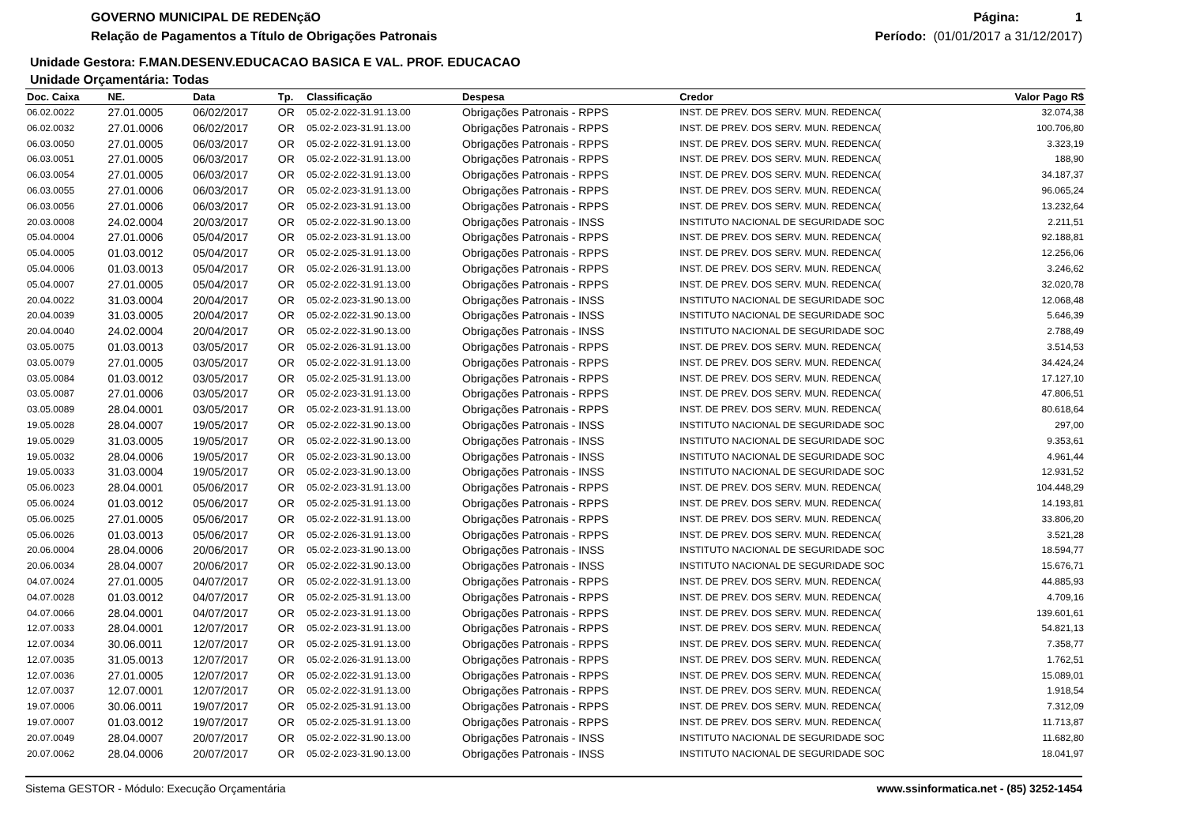GOVERNO MUNICIPAL DE REDENçãO
Relação de Pagamentos a Título de Obrigações Patronais
Página: 1
Período: (01/01/2017 a 31/12/2017)
Unidade Gestora: F.MAN.DESENV.EDUCACAO BASICA E VAL. PROF. EDUCACAO
Unidade Orçamentária: Todas
| Doc. Caixa | NE. | Data | Tp. | Classificação | Despesa | Credor | Valor Pago R$ |
| --- | --- | --- | --- | --- | --- | --- | --- |
| 06.02.0022 | 27.01.0005 | 06/02/2017 | OR | 05.02-2.022-31.91.13.00 | Obrigações Patronais - RPPS | INST. DE PREV. DOS SERV. MUN. REDENCA( | 32.074,38 |
| 06.02.0032 | 27.01.0006 | 06/02/2017 | OR | 05.02-2.023-31.91.13.00 | Obrigações Patronais - RPPS | INST. DE PREV. DOS SERV. MUN. REDENCA( | 100.706,80 |
| 06.03.0050 | 27.01.0005 | 06/03/2017 | OR | 05.02-2.022-31.91.13.00 | Obrigações Patronais - RPPS | INST. DE PREV. DOS SERV. MUN. REDENCA( | 3.323,19 |
| 06.03.0051 | 27.01.0005 | 06/03/2017 | OR | 05.02-2.022-31.91.13.00 | Obrigações Patronais - RPPS | INST. DE PREV. DOS SERV. MUN. REDENCA( | 188,90 |
| 06.03.0054 | 27.01.0005 | 06/03/2017 | OR | 05.02-2.022-31.91.13.00 | Obrigações Patronais - RPPS | INST. DE PREV. DOS SERV. MUN. REDENCA( | 34.187,37 |
| 06.03.0055 | 27.01.0006 | 06/03/2017 | OR | 05.02-2.023-31.91.13.00 | Obrigações Patronais - RPPS | INST. DE PREV. DOS SERV. MUN. REDENCA( | 96.065,24 |
| 06.03.0056 | 27.01.0006 | 06/03/2017 | OR | 05.02-2.023-31.91.13.00 | Obrigações Patronais - RPPS | INST. DE PREV. DOS SERV. MUN. REDENCA( | 13.232,64 |
| 20.03.0008 | 24.02.0004 | 20/03/2017 | OR | 05.02-2.022-31.90.13.00 | Obrigações Patronais - INSS | INSTITUTO NACIONAL DE SEGURIDADE SOC | 2.211,51 |
| 05.04.0004 | 27.01.0006 | 05/04/2017 | OR | 05.02-2.023-31.91.13.00 | Obrigações Patronais - RPPS | INST. DE PREV. DOS SERV. MUN. REDENCA( | 92.188,81 |
| 05.04.0005 | 01.03.0012 | 05/04/2017 | OR | 05.02-2.025-31.91.13.00 | Obrigações Patronais - RPPS | INST. DE PREV. DOS SERV. MUN. REDENCA( | 12.256,06 |
| 05.04.0006 | 01.03.0013 | 05/04/2017 | OR | 05.02-2.026-31.91.13.00 | Obrigações Patronais - RPPS | INST. DE PREV. DOS SERV. MUN. REDENCA( | 3.246,62 |
| 05.04.0007 | 27.01.0005 | 05/04/2017 | OR | 05.02-2.022-31.91.13.00 | Obrigações Patronais - RPPS | INST. DE PREV. DOS SERV. MUN. REDENCA( | 32.020,78 |
| 20.04.0022 | 31.03.0004 | 20/04/2017 | OR | 05.02-2.023-31.90.13.00 | Obrigações Patronais - INSS | INSTITUTO NACIONAL DE SEGURIDADE SOC | 12.068,48 |
| 20.04.0039 | 31.03.0005 | 20/04/2017 | OR | 05.02-2.022-31.90.13.00 | Obrigações Patronais - INSS | INSTITUTO NACIONAL DE SEGURIDADE SOC | 5.646,39 |
| 20.04.0040 | 24.02.0004 | 20/04/2017 | OR | 05.02-2.022-31.90.13.00 | Obrigações Patronais - INSS | INSTITUTO NACIONAL DE SEGURIDADE SOC | 2.788,49 |
| 03.05.0075 | 01.03.0013 | 03/05/2017 | OR | 05.02-2.026-31.91.13.00 | Obrigações Patronais - RPPS | INST. DE PREV. DOS SERV. MUN. REDENCA( | 3.514,53 |
| 03.05.0079 | 27.01.0005 | 03/05/2017 | OR | 05.02-2.022-31.91.13.00 | Obrigações Patronais - RPPS | INST. DE PREV. DOS SERV. MUN. REDENCA( | 34.424,24 |
| 03.05.0084 | 01.03.0012 | 03/05/2017 | OR | 05.02-2.025-31.91.13.00 | Obrigações Patronais - RPPS | INST. DE PREV. DOS SERV. MUN. REDENCA( | 17.127,10 |
| 03.05.0087 | 27.01.0006 | 03/05/2017 | OR | 05.02-2.023-31.91.13.00 | Obrigações Patronais - RPPS | INST. DE PREV. DOS SERV. MUN. REDENCA( | 47.806,51 |
| 03.05.0089 | 28.04.0001 | 03/05/2017 | OR | 05.02-2.023-31.91.13.00 | Obrigações Patronais - RPPS | INST. DE PREV. DOS SERV. MUN. REDENCA( | 80.618,64 |
| 19.05.0028 | 28.04.0007 | 19/05/2017 | OR | 05.02-2.022-31.90.13.00 | Obrigações Patronais - INSS | INSTITUTO NACIONAL DE SEGURIDADE SOC | 297,00 |
| 19.05.0029 | 31.03.0005 | 19/05/2017 | OR | 05.02-2.022-31.90.13.00 | Obrigações Patronais - INSS | INSTITUTO NACIONAL DE SEGURIDADE SOC | 9.353,61 |
| 19.05.0032 | 28.04.0006 | 19/05/2017 | OR | 05.02-2.023-31.90.13.00 | Obrigações Patronais - INSS | INSTITUTO NACIONAL DE SEGURIDADE SOC | 4.961,44 |
| 19.05.0033 | 31.03.0004 | 19/05/2017 | OR | 05.02-2.023-31.90.13.00 | Obrigações Patronais - INSS | INSTITUTO NACIONAL DE SEGURIDADE SOC | 12.931,52 |
| 05.06.0023 | 28.04.0001 | 05/06/2017 | OR | 05.02-2.023-31.91.13.00 | Obrigações Patronais - RPPS | INST. DE PREV. DOS SERV. MUN. REDENCA( | 104.448,29 |
| 05.06.0024 | 01.03.0012 | 05/06/2017 | OR | 05.02-2.025-31.91.13.00 | Obrigações Patronais - RPPS | INST. DE PREV. DOS SERV. MUN. REDENCA( | 14.193,81 |
| 05.06.0025 | 27.01.0005 | 05/06/2017 | OR | 05.02-2.022-31.91.13.00 | Obrigações Patronais - RPPS | INST. DE PREV. DOS SERV. MUN. REDENCA( | 33.806,20 |
| 05.06.0026 | 01.03.0013 | 05/06/2017 | OR | 05.02-2.026-31.91.13.00 | Obrigações Patronais - RPPS | INST. DE PREV. DOS SERV. MUN. REDENCA( | 3.521,28 |
| 20.06.0004 | 28.04.0006 | 20/06/2017 | OR | 05.02-2.023-31.90.13.00 | Obrigações Patronais - INSS | INSTITUTO NACIONAL DE SEGURIDADE SOC | 18.594,77 |
| 20.06.0034 | 28.04.0007 | 20/06/2017 | OR | 05.02-2.022-31.90.13.00 | Obrigações Patronais - INSS | INSTITUTO NACIONAL DE SEGURIDADE SOC | 15.676,71 |
| 04.07.0024 | 27.01.0005 | 04/07/2017 | OR | 05.02-2.022-31.91.13.00 | Obrigações Patronais - RPPS | INST. DE PREV. DOS SERV. MUN. REDENCA( | 44.885,93 |
| 04.07.0028 | 01.03.0012 | 04/07/2017 | OR | 05.02-2.025-31.91.13.00 | Obrigações Patronais - RPPS | INST. DE PREV. DOS SERV. MUN. REDENCA( | 4.709,16 |
| 04.07.0066 | 28.04.0001 | 04/07/2017 | OR | 05.02-2.023-31.91.13.00 | Obrigações Patronais - RPPS | INST. DE PREV. DOS SERV. MUN. REDENCA( | 139.601,61 |
| 12.07.0033 | 28.04.0001 | 12/07/2017 | OR | 05.02-2.023-31.91.13.00 | Obrigações Patronais - RPPS | INST. DE PREV. DOS SERV. MUN. REDENCA( | 54.821,13 |
| 12.07.0034 | 30.06.0011 | 12/07/2017 | OR | 05.02-2.025-31.91.13.00 | Obrigações Patronais - RPPS | INST. DE PREV. DOS SERV. MUN. REDENCA( | 7.358,77 |
| 12.07.0035 | 31.05.0013 | 12/07/2017 | OR | 05.02-2.026-31.91.13.00 | Obrigações Patronais - RPPS | INST. DE PREV. DOS SERV. MUN. REDENCA( | 1.762,51 |
| 12.07.0036 | 27.01.0005 | 12/07/2017 | OR | 05.02-2.022-31.91.13.00 | Obrigações Patronais - RPPS | INST. DE PREV. DOS SERV. MUN. REDENCA( | 15.089,01 |
| 12.07.0037 | 12.07.0001 | 12/07/2017 | OR | 05.02-2.022-31.91.13.00 | Obrigações Patronais - RPPS | INST. DE PREV. DOS SERV. MUN. REDENCA( | 1.918,54 |
| 19.07.0006 | 30.06.0011 | 19/07/2017 | OR | 05.02-2.025-31.91.13.00 | Obrigações Patronais - RPPS | INST. DE PREV. DOS SERV. MUN. REDENCA( | 7.312,09 |
| 19.07.0007 | 01.03.0012 | 19/07/2017 | OR | 05.02-2.025-31.91.13.00 | Obrigações Patronais - RPPS | INST. DE PREV. DOS SERV. MUN. REDENCA( | 11.713,87 |
| 20.07.0049 | 28.04.0007 | 20/07/2017 | OR | 05.02-2.022-31.90.13.00 | Obrigações Patronais - INSS | INSTITUTO NACIONAL DE SEGURIDADE SOC | 11.682,80 |
| 20.07.0062 | 28.04.0006 | 20/07/2017 | OR | 05.02-2.023-31.90.13.00 | Obrigações Patronais - INSS | INSTITUTO NACIONAL DE SEGURIDADE SOC | 18.041,97 |
Sistema GESTOR - Módulo: Execução Orçamentária www.ssinformatica.net - (85) 3252-1454